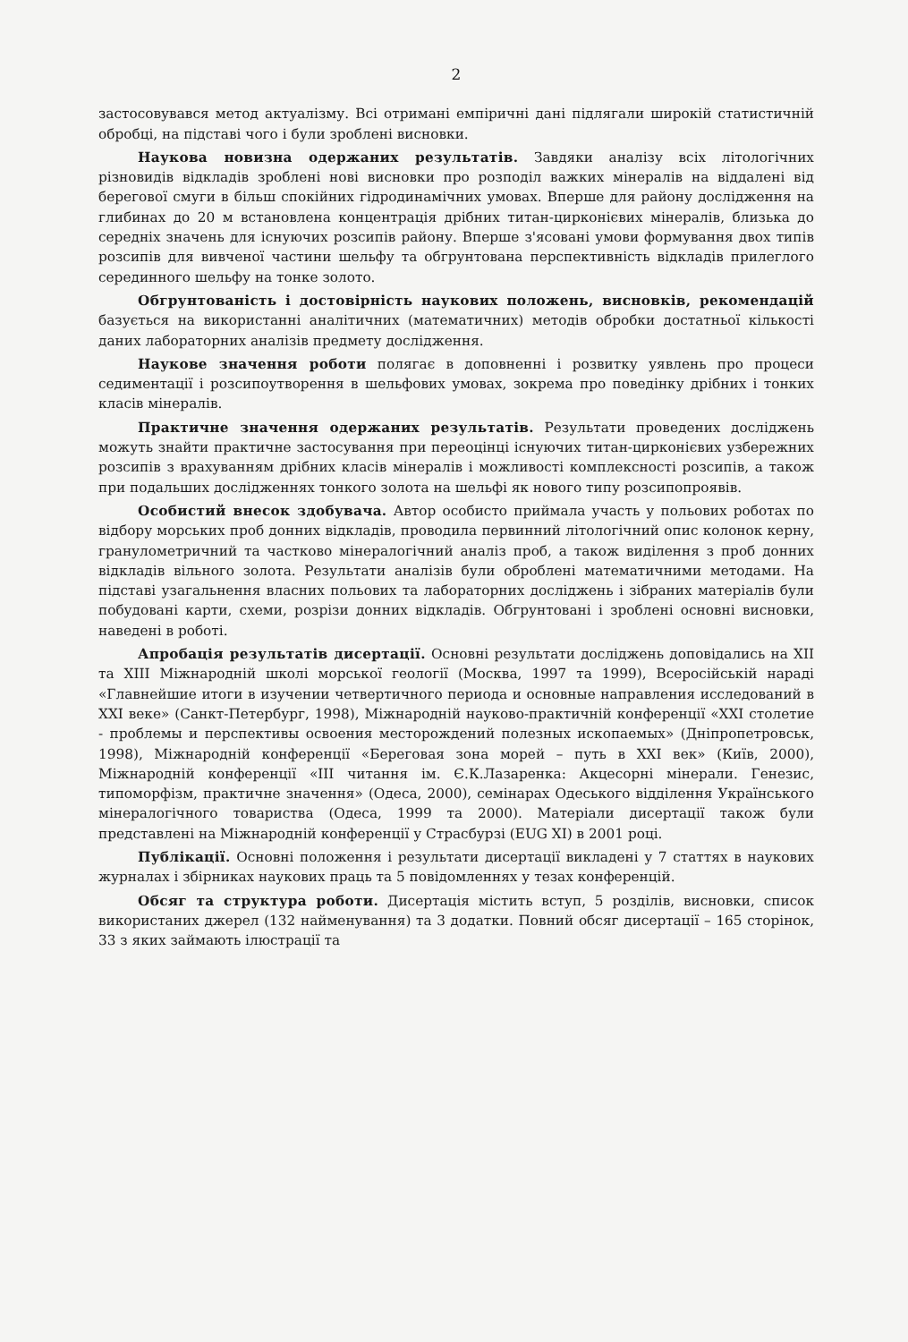2
застосовувався метод актуалізму. Всі отримані емпіричні дані підлягали широкій статистичній обробці, на підставі чого і були зроблені висновки.
Наукова новизна одержаних результатів. Завдяки аналізу всіх літологічних різновидів відкладів зроблені нові висновки про розподіл важких мінералів на віддалені від берегової смуги в більш спокійних гідродинамічних умовах. Вперше для району дослідження на глибинах до 20 м встановлена концентрація дрібних титан-цирконієвих мінералів, близька до середніх значень для існуючих розсипів району. Вперше з'ясовані умови формування двох типів розсипів для вивченої частини шельфу та обгрунтована перспективність відкладів прилеглого серединного шельфу на тонке золото.
Обгрунтованість і достовірність наукових положень, висновків, рекомендацій базується на використанні аналітичних (математичних) методів обробки достатньої кількості даних лабораторних аналізів предмету дослідження.
Наукове значення роботи полягає в доповненні і розвитку уявлень про процеси седиментації і розсипоутворення в шельфових умовах, зокрема про поведінку дрібних і тонких класів мінералів.
Практичне значення одержаних результатів. Результати проведених досліджень можуть знайти практичне застосування при переоцінці існуючих титан-цирконієвих узбережних розсипів з врахуванням дрібних класів мінералів і можливості комплексності розсипів, а також при подальших дослідженнях тонкого золота на шельфі як нового типу розсипопроявів.
Особистий внесок здобувача. Автор особисто приймала участь у польових роботах по відбору морських проб донних відкладів, проводила первинний літологічний опис колонок керну, гранулометричний та частково мінералогічний аналіз проб, а також виділення з проб донних відкладів вільного золота. Результати аналізів були оброблені математичними методами. На підставі узагальнення власних польових та лабораторних досліджень і зібраних матеріалів були побудовані карти, схеми, розрізи донних відкладів. Обгрунтовані і зроблені основні висновки, наведені в роботі.
Апробація результатів дисертації. Основні результати досліджень доповідались на XII та XIII Міжнародній школі морської геології (Москва, 1997 та 1999), Всеросійській нараді «Главнейшие итоги в изучении четвертичного периода и основные направления исследований в XXI веке» (Санкт-Петербург, 1998), Міжнародній науково-практичній конференції «XXI столетие - проблемы и перспективы освоения месторождений полезных ископаемых» (Дніпропетровськ, 1998), Міжнародній конференції «Береговая зона морей – путь в XXI век» (Київ, 2000), Міжнародній конференції «III читання ім. Є.К.Лазаренка: Акцесорні мінерали. Генезис, типоморфізм, практичне значення» (Одеса, 2000), семінарах Одеського відділення Українського мінералогічного товариства (Одеса, 1999 та 2000). Матеріали дисертації також були представлені на Міжнародній конференції у Страсбурзі (EUG XI) в 2001 році.
Публікації. Основні положення і результати дисертації викладені у 7 статтях в наукових журналах і збірниках наукових праць та 5 повідомленнях у тезах конференцій.
Обсяг та структура роботи. Дисертація містить вступ, 5 розділів, висновки, список використаних джерел (132 найменування) та 3 додатки. Повний обсяг дисертації – 165 сторінок, 33 з яких займають ілюстрації та